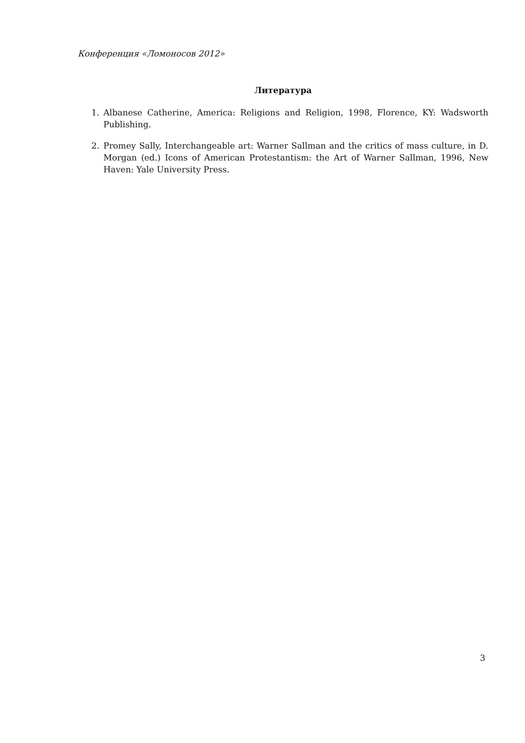Конференция «Ломоносов 2012»
Литература
1. Albanese Catherine, America: Religions and Religion, 1998, Florence, KY: Wadsworth Publishing.
2. Promey Sally, Interchangeable art: Warner Sallman and the critics of mass culture, in D. Morgan (ed.) Icons of American Protestantism: the Art of Warner Sallman, 1996, New Haven: Yale University Press.
3